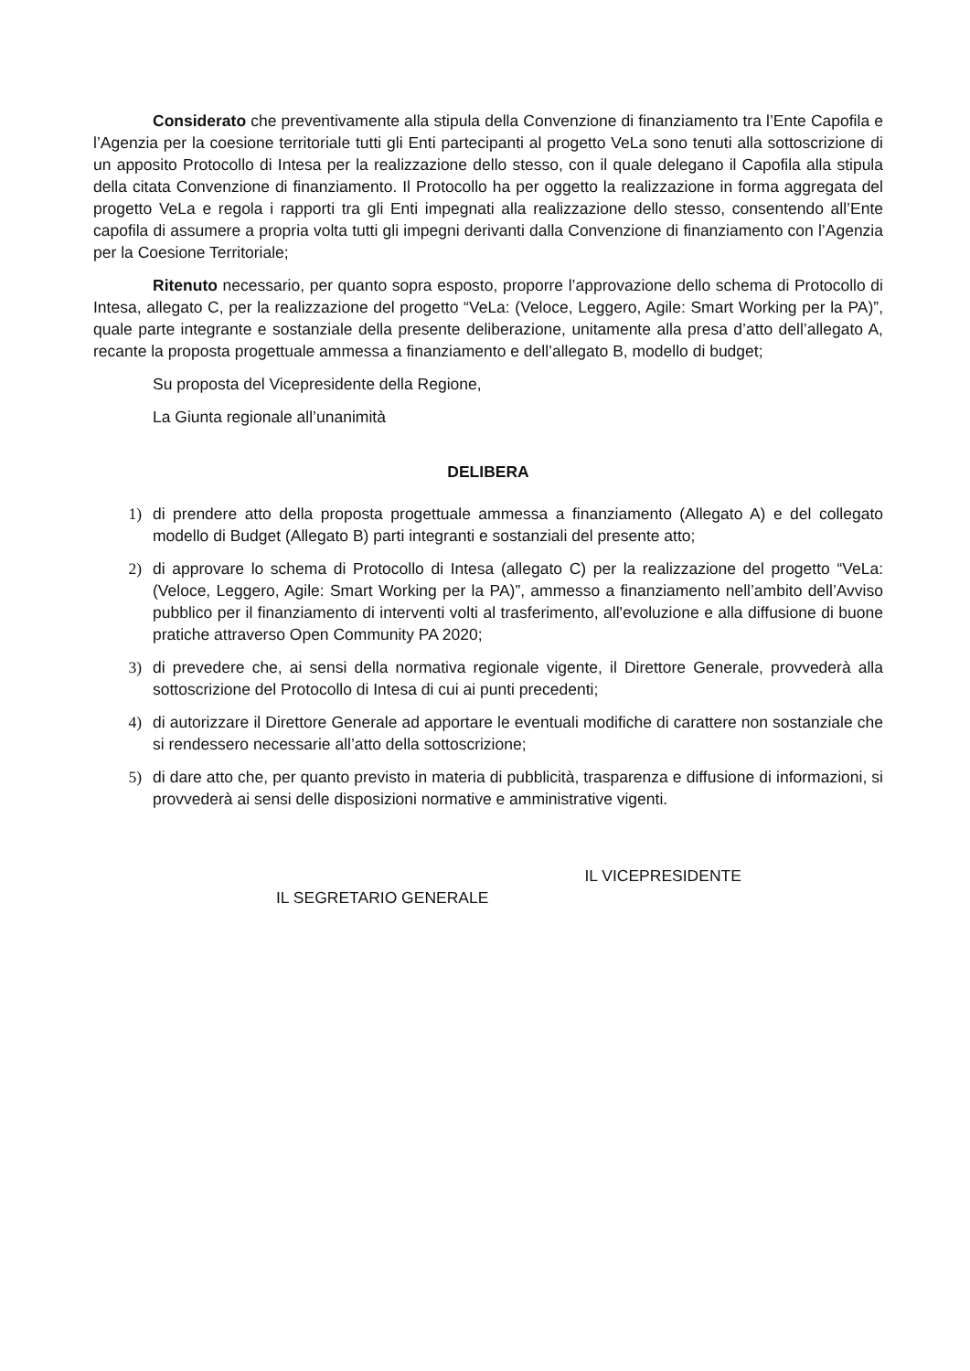Considerato che preventivamente alla stipula della Convenzione di finanziamento tra l’Ente Capofila e l’Agenzia per la coesione territoriale tutti gli Enti partecipanti al progetto VeLa sono tenuti alla sottoscrizione di un apposito Protocollo di Intesa per la realizzazione dello stesso, con il quale delegano il Capofila alla stipula della citata Convenzione di finanziamento. Il Protocollo ha per oggetto la realizzazione in forma aggregata del progetto VeLa e regola i rapporti tra gli Enti impegnati alla realizzazione dello stesso, consentendo all’Ente capofila di assumere a propria volta tutti gli impegni derivanti dalla Convenzione di finanziamento con l’Agenzia per la Coesione Territoriale;
Ritenuto necessario, per quanto sopra esposto, proporre l’approvazione dello schema di Protocollo di Intesa, allegato C, per la realizzazione del progetto “VeLa: (Veloce, Leggero, Agile: Smart Working per la PA)”, quale parte integrante e sostanziale della presente deliberazione, unitamente alla presa d’atto dell’allegato A, recante la proposta progettuale ammessa a finanziamento e dell’allegato B, modello di budget;
Su proposta del Vicepresidente della Regione,
La Giunta regionale all’unanimità
DELIBERA
1) di prendere atto della proposta progettuale ammessa a finanziamento (Allegato A) e del collegato modello di Budget (Allegato B) parti integranti e sostanziali del presente atto;
2) di approvare lo schema di Protocollo di Intesa (allegato C) per la realizzazione del progetto “VeLa: (Veloce, Leggero, Agile: Smart Working per la PA)”, ammesso a finanziamento nell’ambito dell’Avviso pubblico per il finanziamento di interventi volti al trasferimento, all'evoluzione e alla diffusione di buone pratiche attraverso Open Community PA 2020;
3) di prevedere che, ai sensi della normativa regionale vigente, il Direttore Generale, provvederà alla sottoscrizione del Protocollo di Intesa di cui ai punti precedenti;
4) di autorizzare il Direttore Generale ad apportare le eventuali modifiche di carattere non sostanziale che si rendessero necessarie all’atto della sottoscrizione;
5) di dare atto che, per quanto previsto in materia di pubblicità, trasparenza e diffusione di informazioni, si provvederà ai sensi delle disposizioni normative e amministrative vigenti.
IL SEGRETARIO GENERALE
IL VICEPRESIDENTE